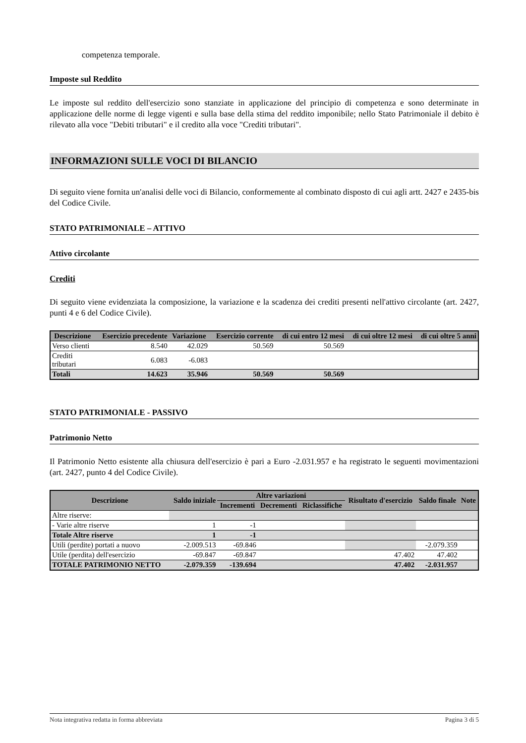competenza temporale.
Imposte sul Reddito
Le imposte sul reddito dell'esercizio sono stanziate in applicazione del principio di competenza e sono determinate in applicazione delle norme di legge vigenti e sulla base della stima del reddito imponibile; nello Stato Patrimoniale il debito è rilevato alla voce "Debiti tributari" e il credito alla voce "Crediti tributari".
INFORMAZIONI SULLE VOCI DI BILANCIO
Di seguito viene fornita un'analisi delle voci di Bilancio, conformemente al combinato disposto di cui agli artt. 2427 e 2435-bis del Codice Civile.
STATO PATRIMONIALE – ATTIVO
Attivo circolante
Crediti
Di seguito viene evidenziata la composizione, la variazione e la scadenza dei crediti presenti nell'attivo circolante (art. 2427, punti 4 e 6 del Codice Civile).
| Descrizione | Esercizio precedente | Variazione | Esercizio corrente | di cui entro 12 mesi | di cui oltre 12 mesi | di cui oltre 5 anni |
| --- | --- | --- | --- | --- | --- | --- |
| Verso clienti | 8.540 | 42.029 | 50.569 | 50.569 | | |
| Crediti tributari | 6.083 | -6.083 | | | | |
| Totali | 14.623 | 35.946 | 50.569 | 50.569 | | |
STATO PATRIMONIALE - PASSIVO
Patrimonio Netto
Il Patrimonio Netto esistente alla chiusura dell'esercizio è pari a Euro -2.031.957 e ha registrato le seguenti movimentazioni (art. 2427, punto 4 del Codice Civile).
| Descrizione | Saldo iniziale | Altre variazioni | | | Risultato d'esercizio | Saldo finale | Note |
| --- | --- | --- | --- | --- | --- | --- | --- |
| | | Incrementi | Decrementi | Riclassifiche | | | |
| Altre riserve: | | | | | | | |
| - Varie altre riserve | 1 | -1 | | | | | |
| Totale Altre riserve | 1 | -1 | | | | | |
| Utili (perdite) portati a nuovo | -2.009.513 | -69.846 | | | | -2.079.359 | |
| Utile (perdita) dell'esercizio | -69.847 | -69.847 | | | 47.402 | 47.402 | |
| TOTALE PATRIMONIO NETTO | -2.079.359 | -139.694 | | | 47.402 | -2.031.957 | |
Nota integrativa redatta in forma abbreviata Pagina 3 di 5